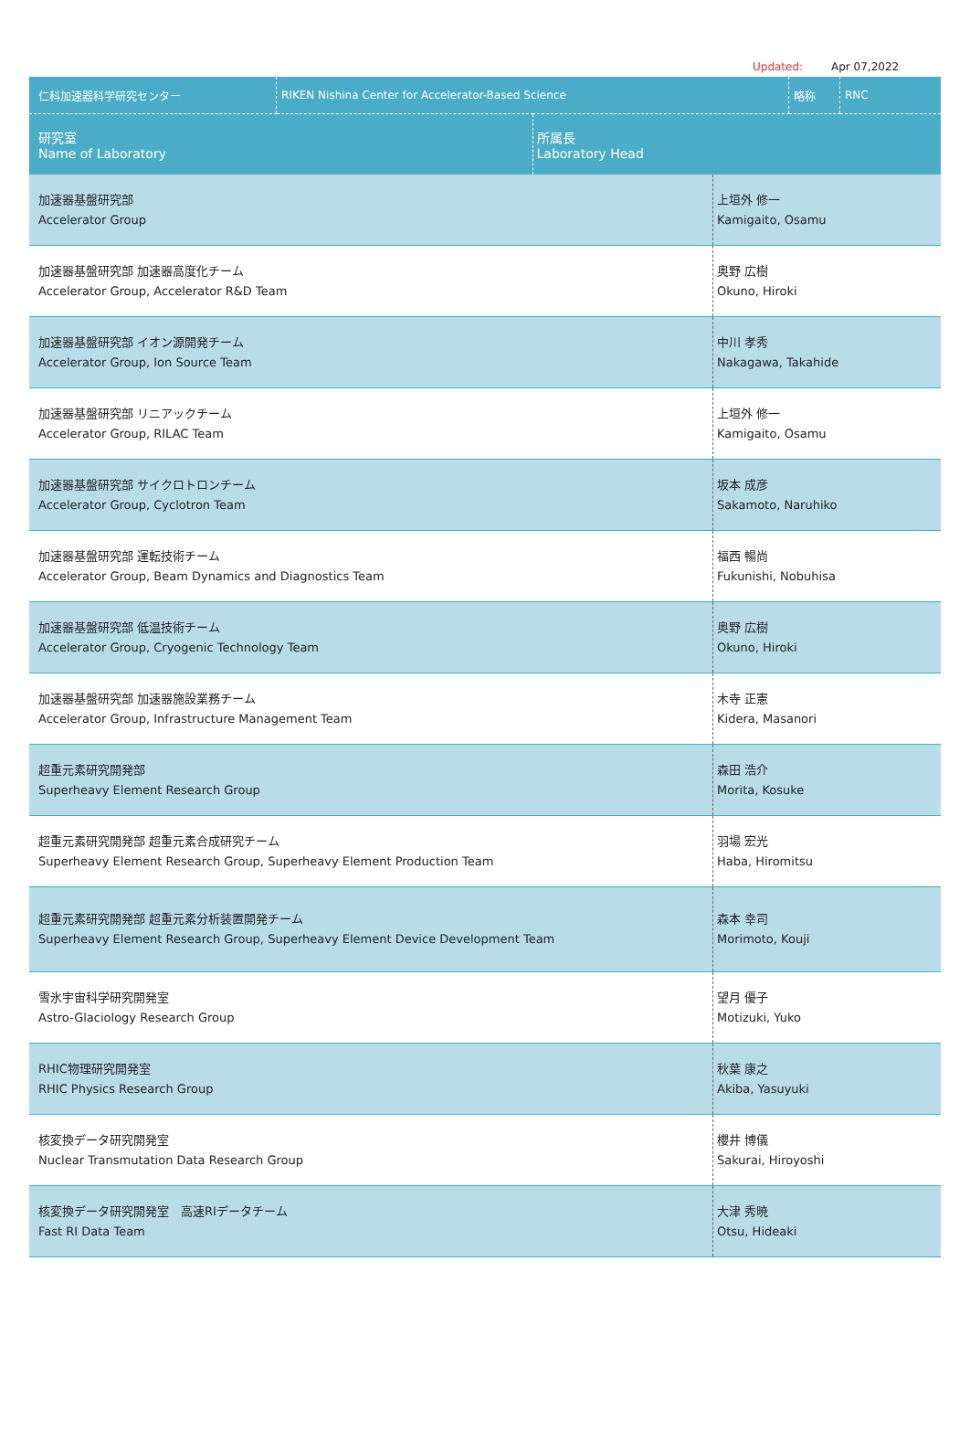Updated: Apr 07,2022
| 仁科加速器科学研究センター | RIKEN Nishina Center for Accelerator-Based Science | | 略称 | RNC |
| 研究室 Name of Laboratory | | 所属長 Laboratory Head | | |
| 加速器基盤研究部 Accelerator Group | 上垣外 修一 Kamigaito, Osamu |
| 加速器基盤研究部 加速器高度化チーム Accelerator Group, Accelerator R&D Team | 奥野 広樹 Okuno, Hiroki |
| 加速器基盤研究部 イオン源開発チーム Accelerator Group, Ion Source Team | 中川 孝秀 Nakagawa, Takahide |
| 加速器基盤研究部 リニアックチーム Accelerator Group, RILAC Team | 上垣外 修一 Kamigaito, Osamu |
| 加速器基盤研究部 サイクロトロンチーム Accelerator Group, Cyclotron Team | 坂本 成彦 Sakamoto, Naruhiko |
| 加速器基盤研究部 運転技術チーム Accelerator Group, Beam Dynamics and Diagnostics Team | 福西 暢尚 Fukunishi, Nobuhisa |
| 加速器基盤研究部 低温技術チーム Accelerator Group, Cryogenic Technology Team | 奥野 広樹 Okuno, Hiroki |
| 加速器基盤研究部 加速器施設業務チーム Accelerator Group, Infrastructure Management Team | 木寺 正憲 Kidera, Masanori |
| 超重元素研究開発部 Superheavy Element Research Group | 森田 浩介 Morita, Kosuke |
| 超重元素研究開発部 超重元素合成研究チーム Superheavy Element Research Group, Superheavy Element Production Team | 羽場 宏光 Haba, Hiromitsu |
| 超重元素研究開発部 超重元素分析装置開発チーム Superheavy Element Research Group, Superheavy Element Device Development Team | 森本 幸司 Morimoto, Kouji |
| 雪氷宇宙科学研究開発室 Astro-Glaciology Research Group | 望月 優子 Motizuki, Yuko |
| RHIC物理研究開発室 RHIC Physics Research Group | 秋葉 康之 Akiba, Yasuyuki |
| 核変換データ研究開発室 Nuclear Transmutation Data Research Group | 櫻井 博儀 Sakurai, Hiroyoshi |
| 核変換データ研究開発室 高速RIデータチーム Fast RI Data Team | 大津 秀暁 Otsu, Hideaki |